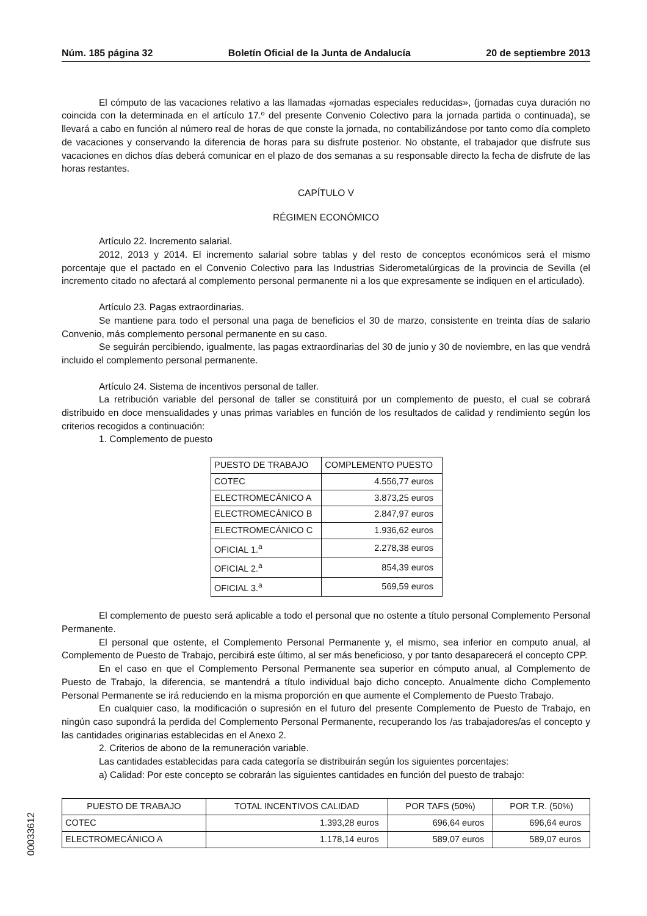Núm. 185 página 32 Boletín Oficial de la Junta de Andalucía 20 de septiembre 2013
El cómputo de las vacaciones relativo a las llamadas «jornadas especiales reducidas», (jornadas cuya duración no coincida con la determinada en el artículo 17.º del presente Convenio Colectivo para la jornada partida o continuada), se llevará a cabo en función al número real de horas de que conste la jornada, no contabilizándose por tanto como día completo de vacaciones y conservando la diferencia de horas para su disfrute posterior. No obstante, el trabajador que disfrute sus vacaciones en dichos días deberá comunicar en el plazo de dos semanas a su responsable directo la fecha de disfrute de las horas restantes.
CAPÍTULO V
RÉGIMEN ECONÓMICO
Artículo 22. Incremento salarial.
2012, 2013 y 2014. El incremento salarial sobre tablas y del resto de conceptos económicos será el mismo porcentaje que el pactado en el Convenio Colectivo para las Industrias Siderometalúrgicas de la provincia de Sevilla (el incremento citado no afectará al complemento personal permanente ni a los que expresamente se indiquen en el articulado).
Artículo 23. Pagas extraordinarias.
Se mantiene para todo el personal una paga de beneficios el 30 de marzo, consistente en treinta días de salario Convenio, más complemento personal permanente en su caso.
Se seguirán percibiendo, igualmente, las pagas extraordinarias del 30 de junio y 30 de noviembre, en las que vendrá incluido el complemento personal permanente.
Artículo 24. Sistema de incentivos personal de taller.
La retribución variable del personal de taller se constituirá por un complemento de puesto, el cual se cobrará distribuido en doce mensualidades y unas primas variables en función de los resultados de calidad y rendimiento según los criterios recogidos a continuación:
1. Complemento de puesto
| PUESTO DE TRABAJO | COMPLEMENTO PUESTO |
| --- | --- |
| COTEC | 4.556,77 euros |
| ELECTROMECÁNICO A | 3.873,25 euros |
| ELECTROMECÁNICO B | 2.847,97 euros |
| ELECTROMECÁNICO C | 1.936,62 euros |
| OFICIAL 1.<sup>a</sup> | 2.278,38 euros |
| OFICIAL 2.<sup>a</sup> | 854,39 euros |
| OFICIAL 3.<sup>a</sup> | 569,59 euros |
El complemento de puesto será aplicable a todo el personal que no ostente a título personal Complemento Personal Permanente.
El personal que ostente, el Complemento Personal Permanente y, el mismo, sea inferior en computo anual, al Complemento de Puesto de Trabajo, percibirá este último, al ser más beneficioso, y por tanto desaparecerá el concepto CPP.
En el caso en que el Complemento Personal Permanente sea superior en cómputo anual, al Complemento de Puesto de Trabajo, la diferencia, se mantendrá a título individual bajo dicho concepto. Anualmente dicho Complemento Personal Permanente se irá reduciendo en la misma proporción en que aumente el Complemento de Puesto Trabajo.
En cualquier caso, la modificación o supresión en el futuro del presente Complemento de Puesto de Trabajo, en ningún caso supondrá la perdida del Complemento Personal Permanente, recuperando los /as trabajadores/as el concepto y las cantidades originarias establecidas en el Anexo 2.
2. Criterios de abono de la remuneración variable.
Las cantidades establecidas para cada categoría se distribuirán según los siguientes porcentajes:
a) Calidad: Por este concepto se cobrarán las siguientes cantidades en función del puesto de trabajo:
| PUESTO DE TRABAJO | TOTAL INCENTIVOS CALIDAD | POR TAFS (50%) | POR T.R. (50%) |
| --- | --- | --- | --- |
| COTEC | 1.393,28 euros | 696,64 euros | 696,64 euros |
| ELECTROMECÁNICO A | 1.178,14 euros | 589,07 euros | 589,07 euros |
00033612